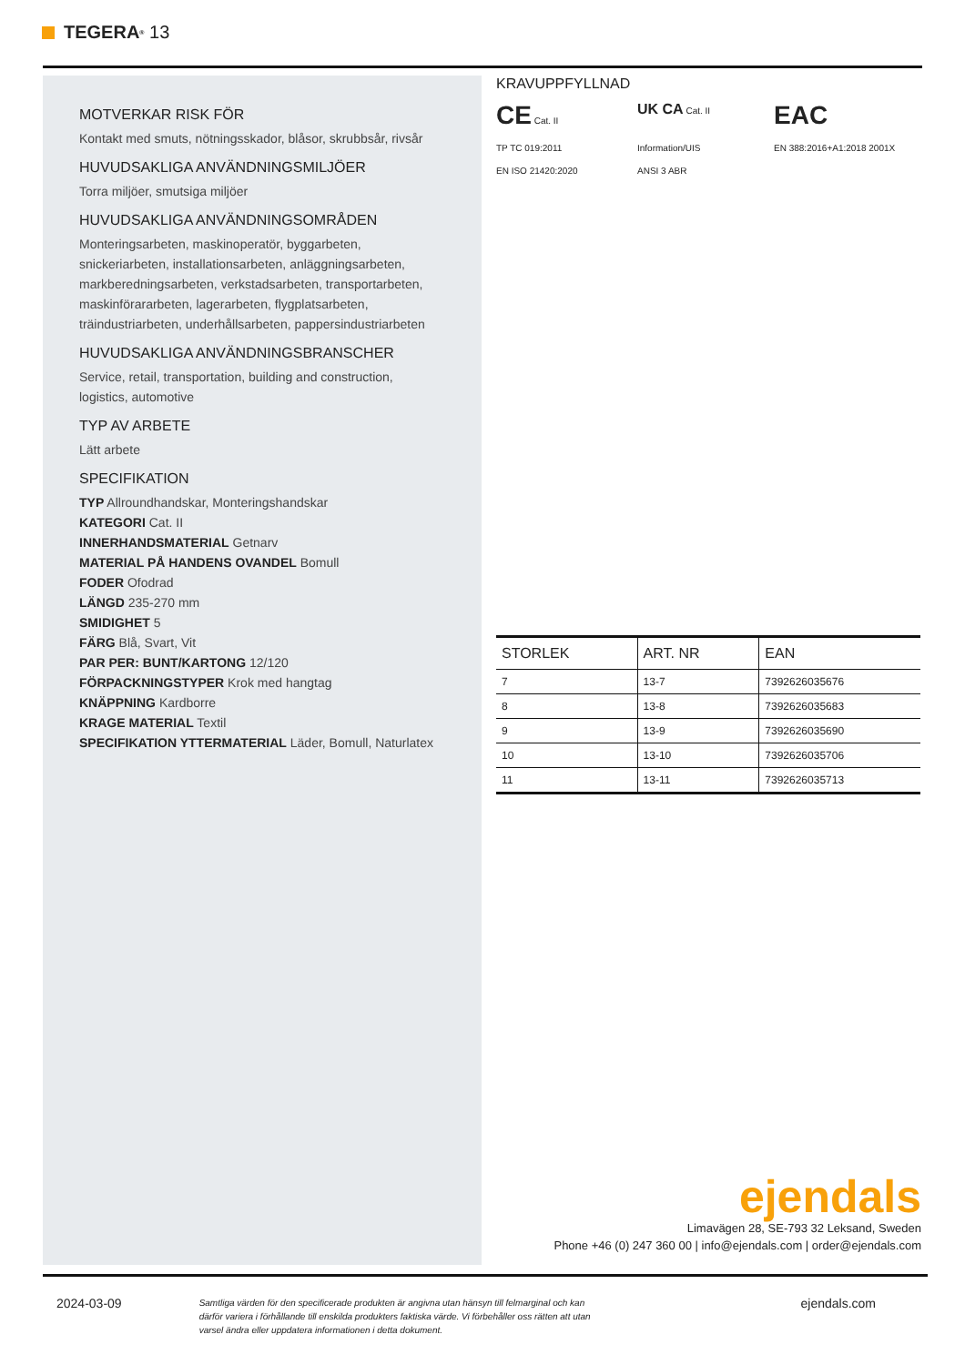TEGERA<sup>®</sup> 13
MOTVERKAR RISK FÖR
Kontakt med smuts, nötningsskador, blåsor, skrubbsår, rivsår
HUVUDSAKLIGA ANVÄNDNINGSMILJÖER
Torra miljöer, smutsiga miljöer
HUVUDSAKLIGA ANVÄNDNINGSOMRÅDEN
Monteringsarbeten, maskinoperatör, byggarbeten, snickeriarbeten, installationsarbeten, anläggningsarbeten, markberedningsarbeten, verkstadsarbeten, transportarbeten, maskinförararbeten, lagerarbeten, flygplatsarbeten, träindustriarbeten, underhållsarbeten, pappersindustriarbeten
HUVUDSAKLIGA ANVÄNDNINGSBRANSCHER
Service, retail, transportation, building and construction, logistics, automotive
TYP AV ARBETE
Lätt arbete
SPECIFIKATION
TYP Allroundhandskar, Monteringshandskar
KATEGORI Cat. II
INNERHANDSMATERIAL Getnarv
MATERIAL PÅ HANDENS OVANDEL Bomull
FODER Ofodrad
LÄNGD 235-270 mm
SMIDIGHET 5
FÄRG Blå, Svart, Vit
PAR PER: BUNT/KARTONG 12/120
FÖRPACKNINGSTYPER Krok med hangtag
KNÄPPNING Kardborre
KRAGE MATERIAL Textil
SPECIFIKATION YTTERMATERIAL Läder, Bomull, Naturlatex
KRAVUPPFYLLNAD
CE Cat. II
UK CA Cat. II
EAC
TP TC 019:2011
Information/UIS
EN 388:2016+A1:2018 2001X
EN ISO 21420:2020
ANSI 3 ABR
| STORLEK | ART. NR | EAN |
| --- | --- | --- |
| 7 | 13-7 | 7392626035676 |
| 8 | 13-8 | 7392626035683 |
| 9 | 13-9 | 7392626035690 |
| 10 | 13-10 | 7392626035706 |
| 11 | 13-11 | 7392626035713 |
ejendals
Limavägen 28, SE-793 32 Leksand, Sweden
Phone +46 (0) 247 360 00 | info@ejendals.com | order@ejendals.com
2024-03-09 Samtliga värden för den specificerade produkten är angivna utan hänsyn till felmarginal och kan därför variera i förhållande till enskilda produkters faktiska värde. Vi förbehåller oss rätten att utan varsel ändra eller uppdatera informationen i detta dokument. ejendals.com